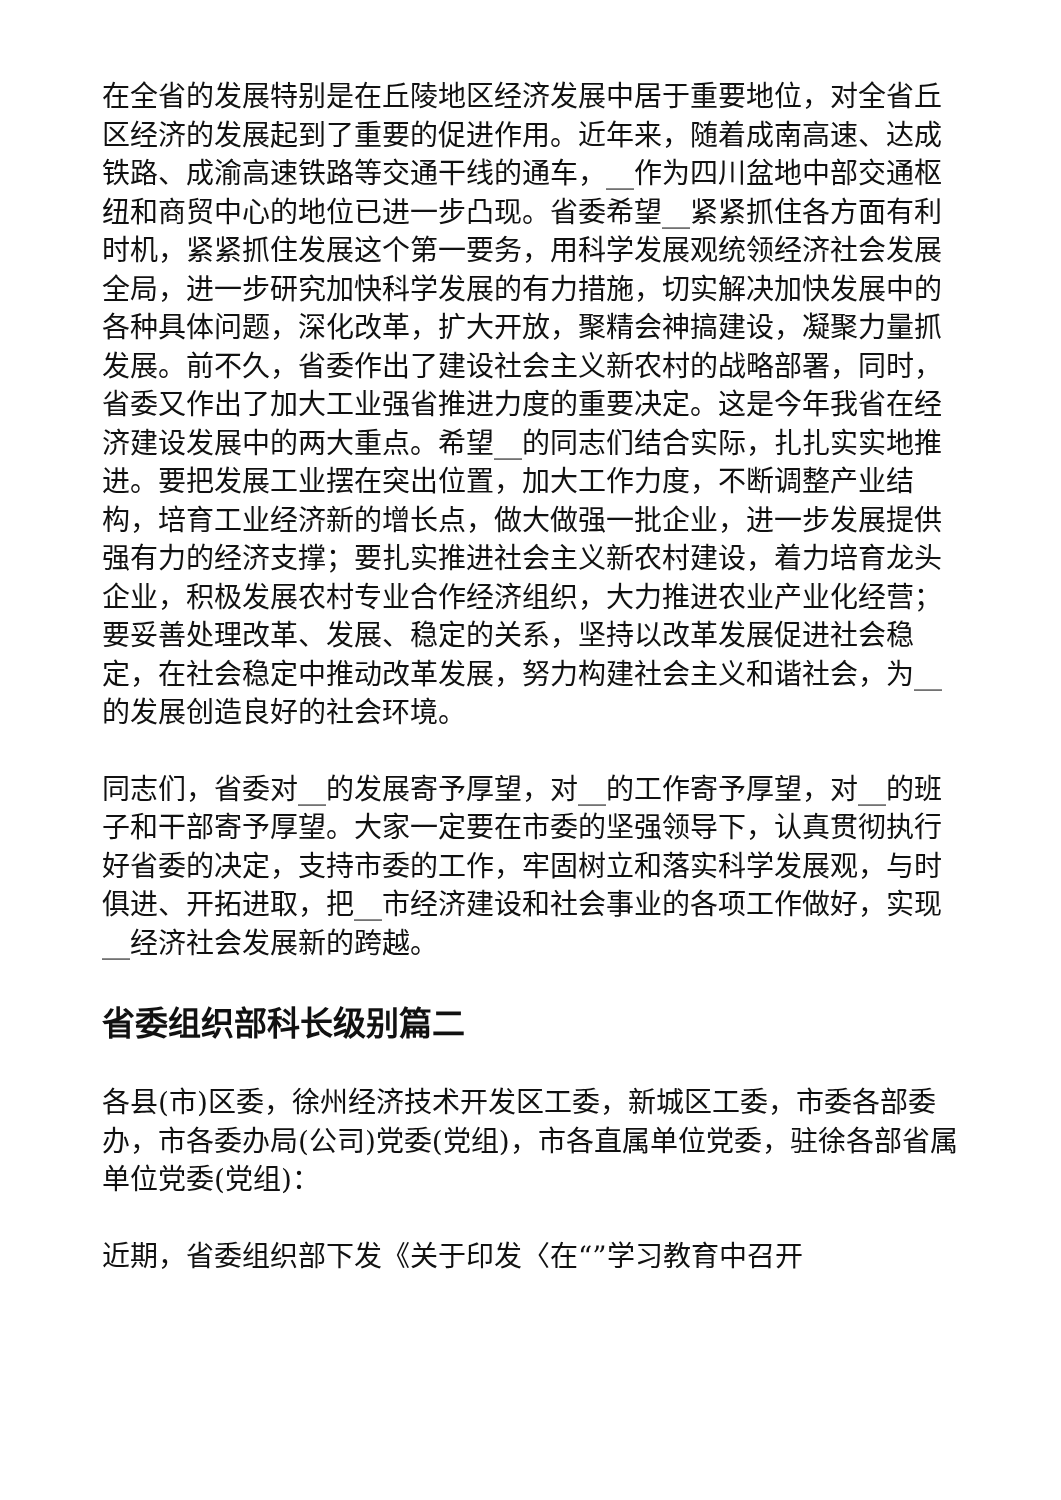在全省的发展特别是在丘陵地区经济发展中居于重要地位，对全省丘区经济的发展起到了重要的促进作用。近年来，随着成南高速、达成铁路、成渝高速铁路等交通干线的通车，__作为四川盆地中部交通枢纽和商贸中心的地位已进一步凸现。省委希望__紧紧抓住各方面有利时机，紧紧抓住发展这个第一要务，用科学发展观统领经济社会发展全局，进一步研究加快科学发展的有力措施，切实解决加快发展中的各种具体问题，深化改革，扩大开放，聚精会神搞建设，凝聚力量抓发展。前不久，省委作出了建设社会主义新农村的战略部署，同时，省委又作出了加大工业强省推进力度的重要决定。这是今年我省在经济建设发展中的两大重点。希望__的同志们结合实际，扎扎实实地推进。要把发展工业摆在突出位置，加大工作力度，不断调整产业结构，培育工业经济新的增长点，做大做强一批企业，进一步发展提供强有力的经济支撑；要扎实推进社会主义新农村建设，着力培育龙头企业，积极发展农村专业合作经济组织，大力推进农业产业化经营；要妥善处理改革、发展、稳定的关系，坚持以改革发展促进社会稳定，在社会稳定中推动改革发展，努力构建社会主义和谐社会，为__的发展创造良好的社会环境。
同志们，省委对__的发展寄予厚望，对__的工作寄予厚望，对__的班子和干部寄予厚望。大家一定要在市委的坚强领导下，认真贯彻执行好省委的决定，支持市委的工作，牢固树立和落实科学发展观，与时俱进、开拓进取，把__市经济建设和社会事业的各项工作做好，实现__经济社会发展新的跨越。
省委组织部科长级别篇二
各县(市)区委，徐州经济技术开发区工委，新城区工委，市委各部委办，市各委办局(公司)党委(党组)，市各直属单位党委，驻徐各部省属单位党委(党组)：
近期，省委组织部下发《关于印发〈在“”学习教育中召开